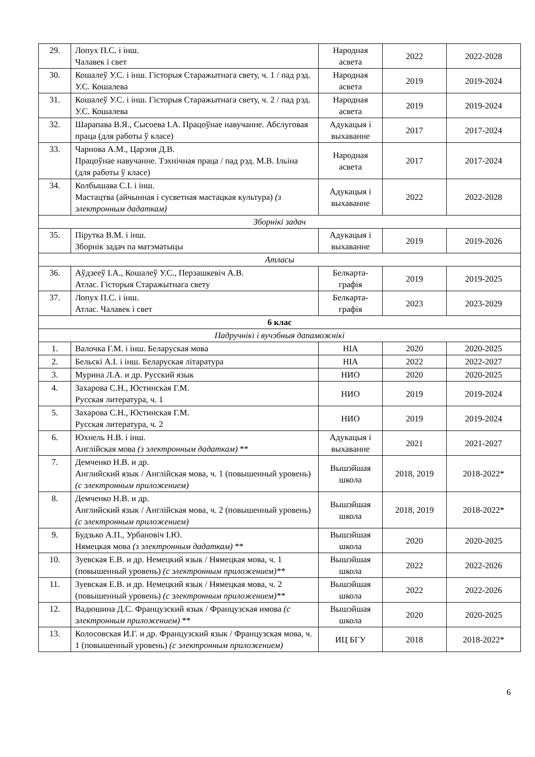| 29. | Лопух П.С. і інш. Чалавек і свет | Народная асвета | 2022 | 2022-2028 |
| 30. | Кошалеў У.С. і інш. Гісторыя Старажытнага свету, ч. 1 / пад рэд. У.С. Кошалева | Народная асвета | 2019 | 2019-2024 |
| 31. | Кошалеў У.С. і інш. Гісторыя Старажытнага свету, ч. 2 / пад рэд. У.С. Кошалева | Народная асвета | 2019 | 2019-2024 |
| 32. | Шарапава В.Я., Сысоева І.А. Працоўнае навучанне. Абслуговая праца (для работы ў класе) | Адукацыя і выхаванне | 2017 | 2017-2024 |
| 33. | Чарнова А.М., Царэня Д.В. Працоўнае навучанне. Тэхнічная праца / пад рэд. М.В. Ільіна (для работы ў класе) | Народная асвета | 2017 | 2017-2024 |
| 34. | Колбышава С.І. і інш. Мастацтва (айчынная і сусветная мастацкая культура) (з электронным дадаткам) | Адукацыя і выхаванне | 2022 | 2022-2028 |
| Зборнікі задач | | | | |
| 35. | Пірутка В.М. і інш. Зборнік задач па матэматыцы | Адукацыя і выхаванне | 2019 | 2019-2026 |
| Атласы | | | | |
| 36. | Аўдзееў І.А., Кошалеў У.С., Перзашкевіч А.В. Атлас. Гісторыя Старажытнага свету | Белкарта-графія | 2019 | 2019-2025 |
| 37. | Лопух П.С. і інш. Атлас. Чалавек і свет | Белкарта-графія | 2023 | 2023-2029 |
| 6 клас | | | | |
| Падручнікі і вучэбныя дапаможнікі | | | | |
| 1. | Валочка Г.М. і інш. Беларуская мова | НІА | 2020 | 2020-2025 |
| 2. | Бельскі А.І. і інш. Беларуская літаратура | НІА | 2022 | 2022-2027 |
| 3. | Мурина Л.А. и др. Русский язык | НИО | 2020 | 2020-2025 |
| 4. | Захарова С.Н., Юстинская Г.М. Русская литература, ч. 1 | НИО | 2019 | 2019-2024 |
| 5. | Захарова С.Н., Юстинская Г.М. Русская литература, ч. 2 | НИО | 2019 | 2019-2024 |
| 6. | Юхнель Н.В. і інш. Англійская мова (з электронным дадаткам) ** | Адукацыя і выхаванне | 2021 | 2021-2027 |
| 7. | Демченко Н.В. и др. Английский язык / Англійская мова, ч. 1 (повышенный уровень) (с электронным приложением) | Вышэйшая школа | 2018, 2019 | 2018-2022* |
| 8. | Демченко Н.В. и др. Английский язык / Англійская мова, ч. 2 (повышенный уровень) (с электронным приложением) | Вышэйшая школа | 2018, 2019 | 2018-2022* |
| 9. | Будзько А.П., Урбановіч І.Ю. Нямецкая мова (з электронным дадаткам) ** | Вышэйшая школа | 2020 | 2020-2025 |
| 10. | Зуевская Е.В. и др. Немецкий язык / Нямецкая мова, ч. 1 (повышенный уровень) (с электронным приложением)** | Вышэйшая школа | 2022 | 2022-2026 |
| 11. | Зуевская Е.В. и др. Немецкий язык / Нямецкая мова, ч. 2 (повышенный уровень) (с электронным приложением)** | Вышэйшая школа | 2022 | 2022-2026 |
| 12. | Вадюшина Д.С. Французский язык / Французская имова (с электронным приложением) ** | Вышэйшая школа | 2020 | 2020-2025 |
| 13. | Колосовская И.Г. и др. Французский язык / Французская мова, ч. 1 (повышенный уровень) (с электронным приложением) | ИЦ БГУ | 2018 | 2018-2022* |
6